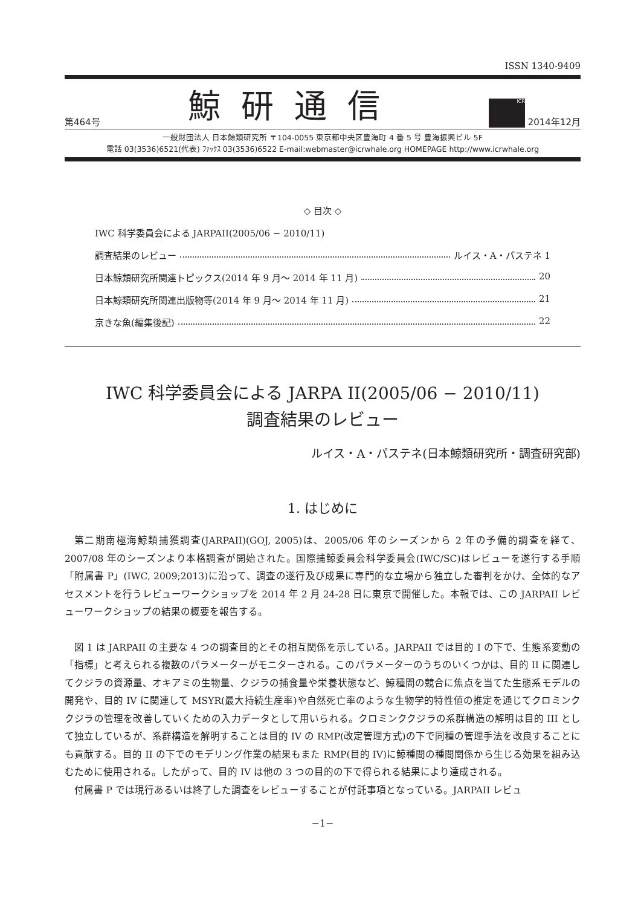ISSN 1340-9409
第464号 鯨研通信 ICR 2014年12月
一般財団法人 日本鯨類研究所 〒104-0055 東京都中央区豊海町 4 番 5 号 豊海振興ビル 5F
電話 03(3536)6521(代表) ﾌｧｯｸｽ 03(3536)6522 E-mail:webmaster@icrwhale.org HOMEPAGE http://www.icrwhale.org
◇ 目次 ◇
IWC 科学委員会による JARPAII(2005/06 − 2010/11)
調査結果のレビュー ルイス・A・パステネ 1
日本鯨類研究所関連トピックス(2014 年 9 月〜 2014 年 11 月) 20
日本鯨類研究所関連出版物等(2014 年 9 月〜 2014 年 11 月) 21
京きな魚(編集後記) 22
IWC 科学委員会による JARPA II(2005/06 − 2010/11)
調査結果のレビュー
ルイス・A・パステネ(日本鯨類研究所・調査研究部)
1. はじめに
第二期南極海鯨類捕獲調査(JARPAII)(GOJ, 2005)は、2005/06 年のシーズンから 2 年の予備的調査を経て、2007/08 年のシーズンより本格調査が開始された。国際捕鯨委員会科学委員会(IWC/SC)はレビューを遂行する手順「附属書 P」(IWC, 2009;2013)に沿って、調査の遂行及び成果に専門的な立場から独立した審判をかけ、全体的なアセスメントを行うレビューワークショップを 2014 年 2 月 24-28 日に東京で開催した。本報では、この JARPAII レビューワークショップの結果の概要を報告する。
図 1 は JARPAII の主要な 4 つの調査目的とその相互関係を示している。JARPAII では目的 I の下で、生態系変動の「指標」と考えられる複数のパラメーターがモニターされる。このパラメーターのうちのいくつかは、目的 II に関連してクジラの資源量、オキアミの生物量、クジラの捕食量や栄養状態など、鯨種間の競合に焦点を当てた生態系モデルの開発や、目的 IV に関連して MSYR(最大持続生産率)や自然死亡率のような生物学的特性値の推定を通じてクロミンククジラの管理を改善していくための入力データとして用いられる。クロミンククジラの系群構造の解明は目的 III として独立しているが、系群構造を解明することは目的 IV の RMP(改定管理方式)の下で同種の管理手法を改良することにも貢献する。目的 II の下でのモデリング作業の結果もまた RMP(目的 IV)に鯨種間の種間関係から生じる効果を組み込むために使用される。したがって、目的 IV は他の 3 つの目的の下で得られる結果により達成される。
付属書 P では現行あるいは終了した調査をレビューすることが付託事項となっている。JARPAII レビュ
−1−